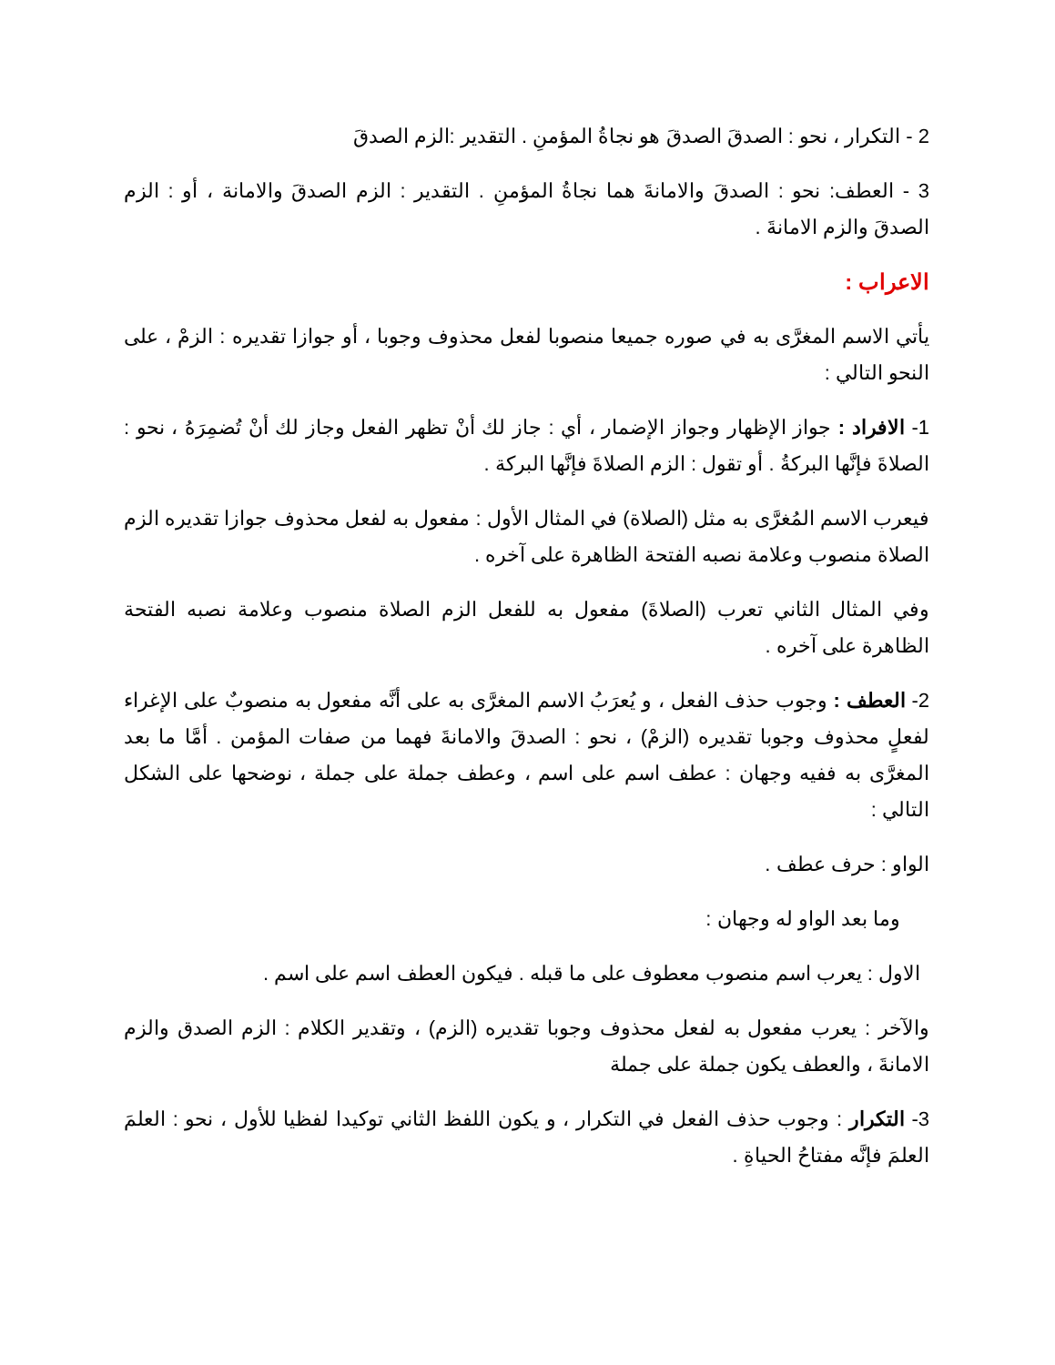2 - التكرار ، نحو : الصدقَ الصدقَ هو نجاةُ المؤمنِ . التقدير :الزم الصدقَ
3 - العطف: نحو : الصدقَ والامانةَ هما نجاةُ المؤمنِ . التقدير : الزم الصدقَ والامانة ، أو : الزم الصدقَ والزم الامانةَ .
الاعراب :
يأتي الاسم المغرَّى به في صوره جميعا منصوبا لفعل محذوف وجوبا ، أو جوازا تقديره : الزمْ ، على النحو التالي :
1- الافراد : جواز الإظهار وجواز الإضمار ، أي : جاز لك أنْ تظهر الفعل وجاز لك أنْ تُضمِرَهُ ، نحو : الصلاةَ فإنَّها البركةُ . أو تقول : الزم الصلاةَ فإنَّها البركة .
فيعرب الاسم المُغرَّى به مثل (الصلاة) في المثال الأول : مفعول به لفعل محذوف جوازا تقديره الزم الصلاة منصوب وعلامة نصبه الفتحة الظاهرة على آخره .
وفي المثال الثاني تعرب (الصلاةَ) مفعول به للفعل الزم الصلاة منصوب وعلامة نصبه الفتحة الظاهرة على آخره .
2- العطف : وجوب حذف الفعل ، و يُعرَبُ الاسم المغرَّى به على أنَّه مفعول به منصوبٌ على الإغراء لفعلٍ محذوف وجوبا تقديره (الزمْ) ، نحو : الصدقَ والامانةَ فهما من صفات المؤمن . أمَّا ما بعد المغرَّى به ففيه وجهان : عطف اسم على اسم ، وعطف جملة على جملة ، نوضحها على الشكل التالي :
الواو : حرف عطف .
وما بعد الواو له وجهان :
الاول : يعرب اسم منصوب معطوف على ما قبله . فيكون العطف اسم على اسم .
والآخر : يعرب مفعول به لفعل محذوف وجوبا تقديره (الزم) ، وتقدير الكلام : الزم الصدق والزم الامانةَ ، والعطف يكون جملة على جملة
3- التكرار : وجوب حذف الفعل في التكرار ، و يكون اللفظ الثاني توكيدا لفظيا للأول ، نحو : العلمَ العلمَ فإنَّه مفتاحُ الحياةِ .